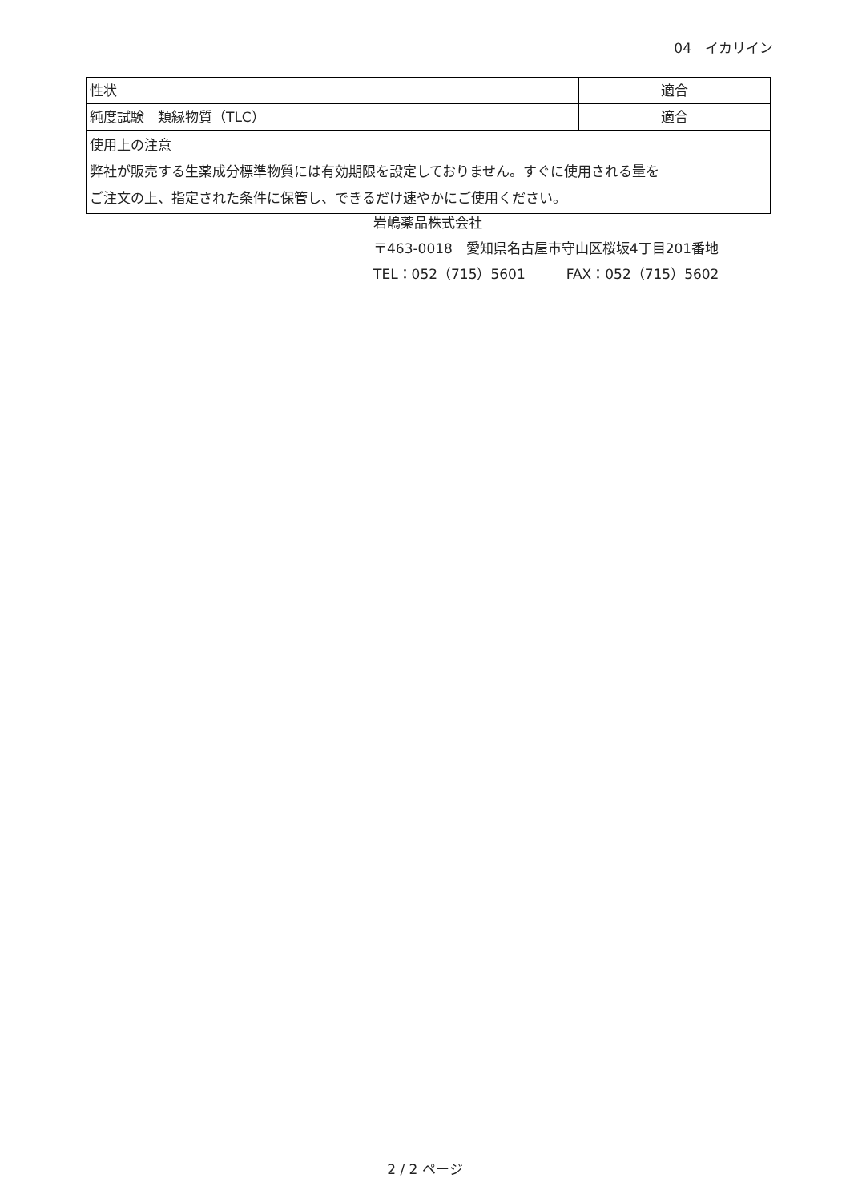04　イカリイン
| 性状 | 適合 |
| 純度試験 類縁物質（TLC） | 適合 |
| 使用上の注意 弊社が販売する生薬成分標準物質には有効期限を設定しておりません。すぐに使用される量を ご注文の上、指定された条件に保管し、できるだけ速やかにご使用ください。 | |
岩嶋薬品株式会社
〒463-0018　愛知県名古屋市守山区桜坂4丁目201番地
TEL：052（715）5601　　　FAX：052（715）5602
2 / 2 ページ